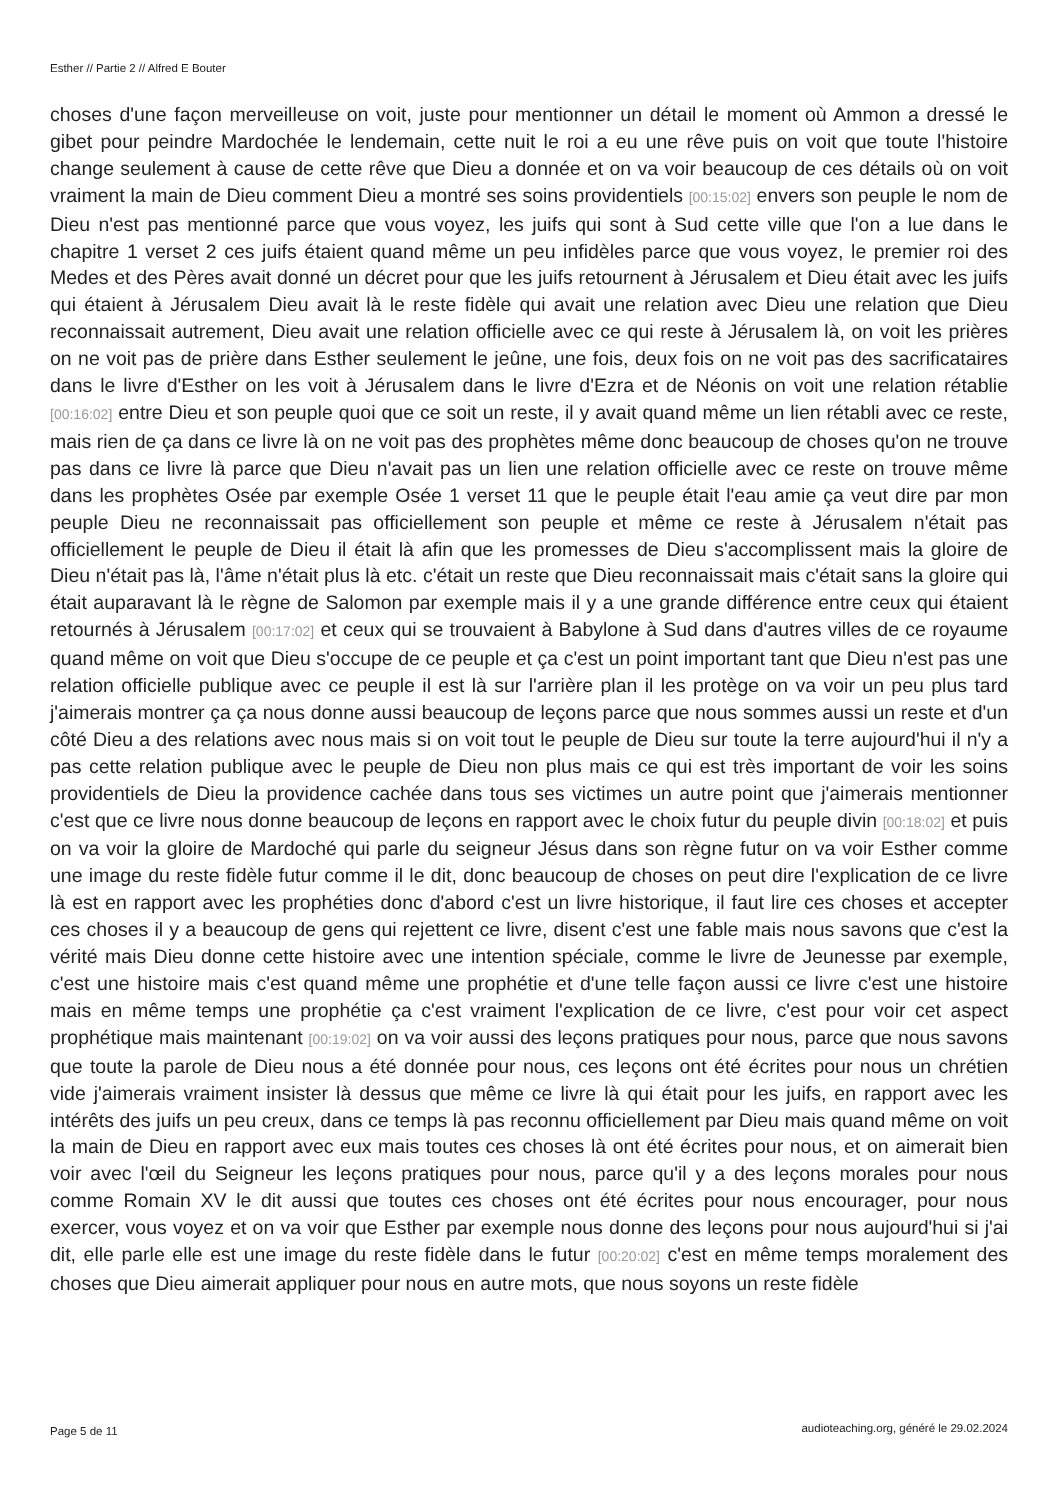Esther // Partie 2 // Alfred E Bouter
choses d'une façon merveilleuse on voit, juste pour mentionner un détail le moment où Ammon a dressé le gibet pour peindre Mardochée le lendemain, cette nuit le roi a eu une rêve puis on voit que toute l'histoire change seulement à cause de cette rêve que Dieu a donnée et on va voir beaucoup de ces détails où on voit vraiment la main de Dieu comment Dieu a montré ses soins providentiels [00:15:02] envers son peuple le nom de Dieu n'est pas mentionné parce que vous voyez, les juifs qui sont à Sud cette ville que l'on a lue dans le chapitre 1 verset 2 ces juifs étaient quand même un peu infidèles parce que vous voyez, le premier roi des Medes et des Pères avait donné un décret pour que les juifs retournent à Jérusalem et Dieu était avec les juifs qui étaient à Jérusalem Dieu avait là le reste fidèle qui avait une relation avec Dieu une relation que Dieu reconnaissait autrement, Dieu avait une relation officielle avec ce qui reste à Jérusalem là, on voit les prières on ne voit pas de prière dans Esther seulement le jeûne, une fois, deux fois on ne voit pas des sacrificataires dans le livre d'Esther on les voit à Jérusalem dans le livre d'Ezra et de Néonis on voit une relation rétablie [00:16:02] entre Dieu et son peuple quoi que ce soit un reste, il y avait quand même un lien rétabli avec ce reste, mais rien de ça dans ce livre là on ne voit pas des prophètes même donc beaucoup de choses qu'on ne trouve pas dans ce livre là parce que Dieu n'avait pas un lien une relation officielle avec ce reste on trouve même dans les prophètes Osée par exemple Osée 1 verset 11 que le peuple était l'eau amie ça veut dire par mon peuple Dieu ne reconnaissait pas officiellement son peuple et même ce reste à Jérusalem n'était pas officiellement le peuple de Dieu il était là afin que les promesses de Dieu s'accomplissent mais la gloire de Dieu n'était pas là, l'âme n'était plus là etc. c'était un reste que Dieu reconnaissait mais c'était sans la gloire qui était auparavant là le règne de Salomon par exemple mais il y a une grande différence entre ceux qui étaient retournés à Jérusalem [00:17:02] et ceux qui se trouvaient à Babylone à Sud dans d'autres villes de ce royaume quand même on voit que Dieu s'occupe de ce peuple et ça c'est un point important tant que Dieu n'est pas une relation officielle publique avec ce peuple il est là sur l'arrière plan il les protège on va voir un peu plus tard j'aimerais montrer ça ça nous donne aussi beaucoup de leçons parce que nous sommes aussi un reste et d'un côté Dieu a des relations avec nous mais si on voit tout le peuple de Dieu sur toute la terre aujourd'hui il n'y a pas cette relation publique avec le peuple de Dieu non plus mais ce qui est très important de voir les soins providentiels de Dieu la providence cachée dans tous ses victimes un autre point que j'aimerais mentionner c'est que ce livre nous donne beaucoup de leçons en rapport avec le choix futur du peuple divin [00:18:02] et puis on va voir la gloire de Mardoché qui parle du seigneur Jésus dans son règne futur on va voir Esther comme une image du reste fidèle futur comme il le dit, donc beaucoup de choses on peut dire l'explication de ce livre là est en rapport avec les prophéties donc d'abord c'est un livre historique, il faut lire ces choses et accepter ces choses il y a beaucoup de gens qui rejettent ce livre, disent c'est une fable mais nous savons que c'est la vérité mais Dieu donne cette histoire avec une intention spéciale, comme le livre de Jeunesse par exemple, c'est une histoire mais c'est quand même une prophétie et d'une telle façon aussi ce livre c'est une histoire mais en même temps une prophétie ça c'est vraiment l'explication de ce livre, c'est pour voir cet aspect prophétique mais maintenant [00:19:02] on va voir aussi des leçons pratiques pour nous, parce que nous savons que toute la parole de Dieu nous a été donnée pour nous, ces leçons ont été écrites pour nous un chrétien vide j'aimerais vraiment insister là dessus que même ce livre là qui était pour les juifs, en rapport avec les intérêts des juifs un peu creux, dans ce temps là pas reconnu officiellement par Dieu mais quand même on voit la main de Dieu en rapport avec eux mais toutes ces choses là ont été écrites pour nous, et on aimerait bien voir avec l'œil du Seigneur les leçons pratiques pour nous, parce qu'il y a des leçons morales pour nous comme Romain XV le dit aussi que toutes ces choses ont été écrites pour nous encourager, pour nous exercer, vous voyez et on va voir que Esther par exemple nous donne des leçons pour nous aujourd'hui si j'ai dit, elle parle elle est une image du reste fidèle dans le futur [00:20:02] c'est en même temps moralement des choses que Dieu aimerait appliquer pour nous en autre mots, que nous soyons un reste fidèle
Page 5 de 11
audioteaching.org, généré le 29.02.2024